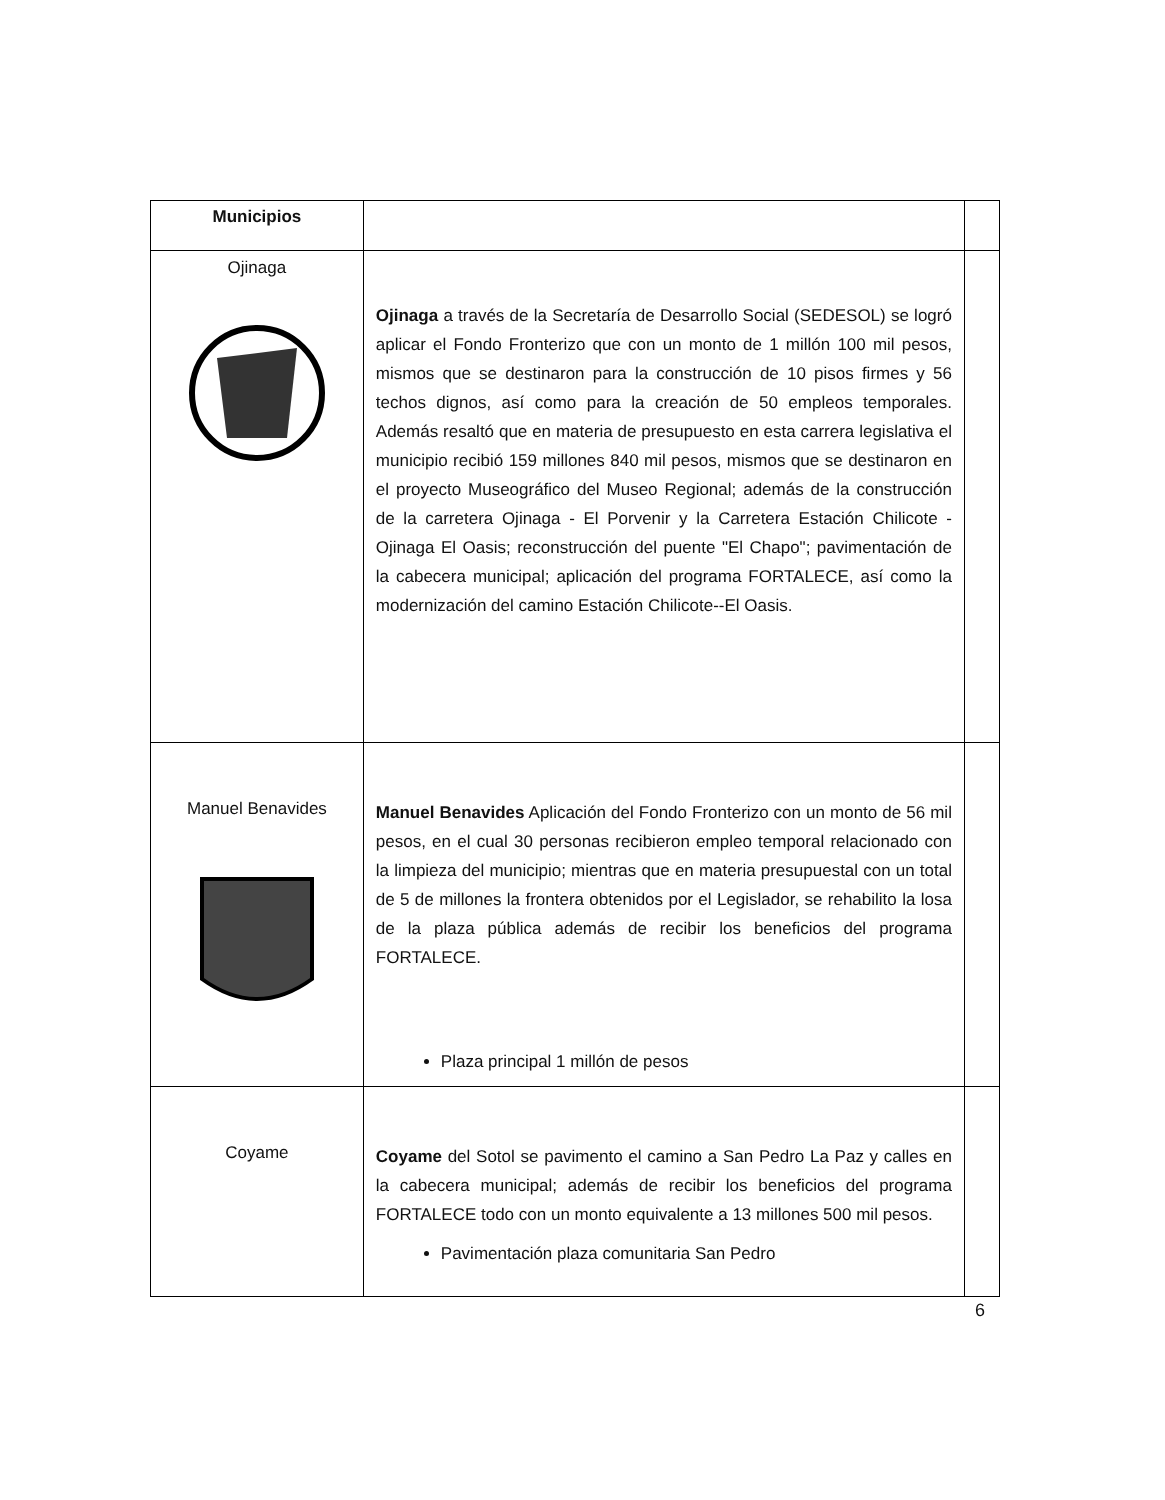| Municipios | | |
| Ojinaga | Ojinaga a través de la Secretaría de Desarrollo Social (SEDESOL) se logró aplicar el Fondo Fronterizo que con un monto de 1 millón 100 mil pesos, mismos que se destinaron para la construcción de 10 pisos firmes y 56 techos dignos, así como para la creación de 50 empleos temporales. Además resaltó que en materia de presupuesto en esta carrera legislativa el municipio recibió 159 millones 840 mil pesos, mismos que se destinaron en el proyecto Museográfico del Museo Regional; además de la construcción de la carretera Ojinaga - El Porvenir y la Carretera Estación Chilicote - Ojinaga El Oasis; reconstrucción del puente "El Chapo"; pavimentación de la cabecera municipal; aplicación del programa FORTALECE, así como la modernización del camino Estación Chilicote--El Oasis. | |
| Manuel Benavides | Manuel Benavides Aplicación del Fondo Fronterizo con un monto de 56 mil pesos, en el cual 30 personas recibieron empleo temporal relacionado con la limpieza del municipio; mientras que en materia presupuestal con un total de 5 de millones la frontera obtenidos por el Legislador, se rehabilito la losa de la plaza pública además de recibir los beneficios del programa FORTALECE. Plaza principal 1 millón de pesos | |
| Coyame | Coyame del Sotol se pavimento el camino a San Pedro La Paz y calles en la cabecera municipal; además de recibir los beneficios del programa FORTALECE todo con un monto equivalente a 13 millones 500 mil pesos. Pavimentación plaza comunitaria San Pedro | |
6